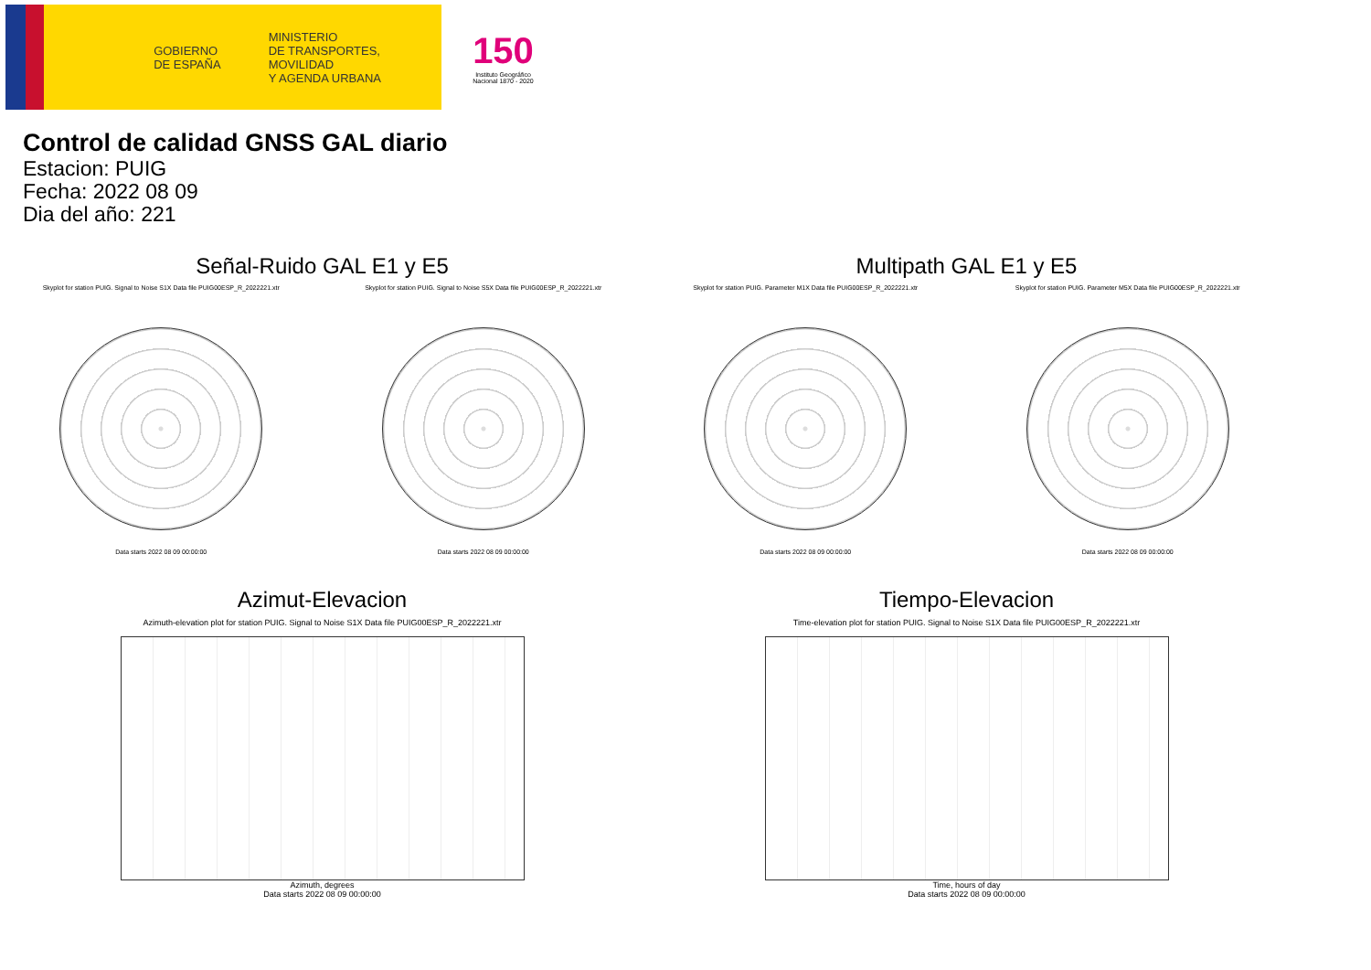GOBIERNO
DE ESPAÑA
MINISTERIO
DE TRANSPORTES, MOVILIDAD
Y AGENDA URBANA
150
Instituto Geográfico Nacional 1870 - 2020
Control de calidad GNSS GAL diario
Estacion: PUIG
Fecha: 2022 08 09
Dia del año: 221
Señal-Ruido GAL E1 y E5
Skyplot for station PUIG. Signal to Noise S1X Data file PUIG00ESP_R_2022221.xtr Skyplot for station PUIG. Signal to Noise S5X Data file PUIG00ESP_R_2022221.xtr
Data starts 2022 08 09 00:00:00
Data starts 2022 08 09 00:00:00
Multipath GAL E1 y E5
Skyplot for station PUIG. Parameter M1X Data file PUIG00ESP_R_2022221.xtr Skyplot for station PUIG. Parameter M5X Data file PUIG00ESP_R_2022221.xtr
Data starts 2022 08 09 00:00:00
Data starts 2022 08 09 00:00:00
Azimut-Elevacion
Azimuth-elevation plot for station PUIG. Signal to Noise S1X Data file PUIG00ESP_R_2022221.xtr
Azimuth, degrees
Data starts 2022 08 09 00:00:00
Tiempo-Elevacion
Time-elevation plot for station PUIG. Signal to Noise S1X Data file PUIG00ESP_R_2022221.xtr
Time, hours of day
Data starts 2022 08 09 00:00:00